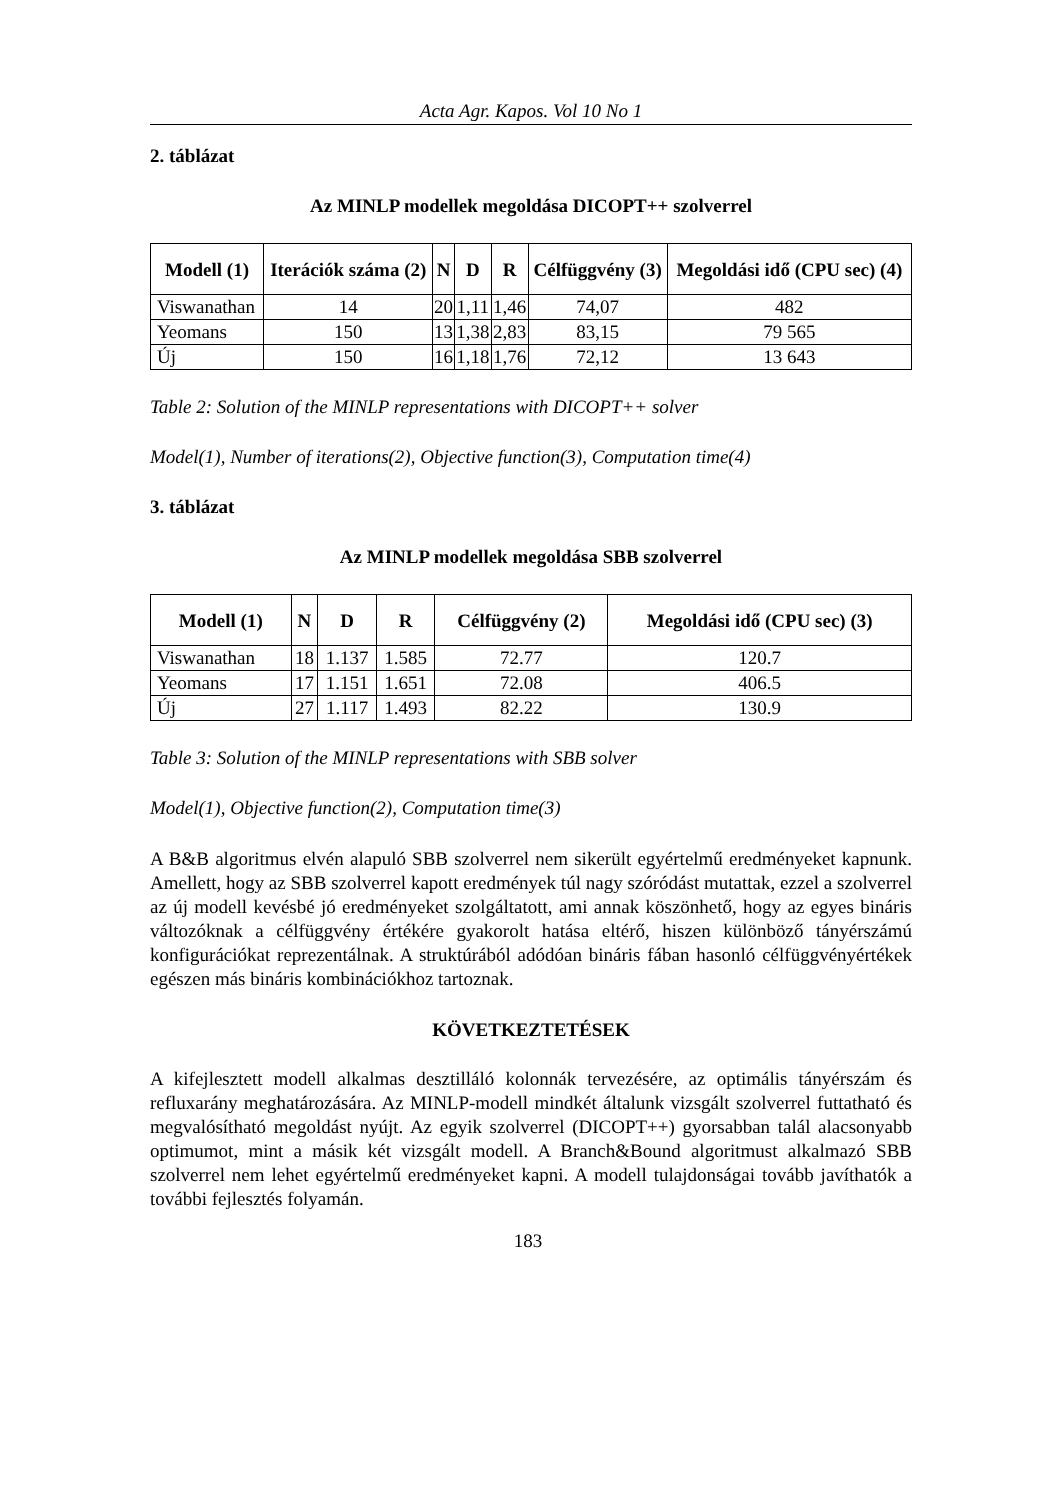Acta Agr. Kapos. Vol 10 No 1
2. táblázat
Az MINLP modellek megoldása DICOPT++ szolverrel
| Modell (1) | Iterációk száma (2) | N | D | R | Célfüggvény (3) | Megoldási idő (CPU sec) (4) |
| --- | --- | --- | --- | --- | --- | --- |
| Viswanathan | 14 | 20 | 1,11 | 1,46 | 74,07 | 482 |
| Yeomans | 150 | 13 | 1,38 | 2,83 | 83,15 | 79 565 |
| Új | 150 | 16 | 1,18 | 1,76 | 72,12 | 13 643 |
Table 2: Solution of the MINLP representations with DICOPT++ solver
Model(1), Number of iterations(2), Objective function(3), Computation time(4)
3. táblázat
Az MINLP modellek megoldása SBB szolverrel
| Modell (1) | N | D | R | Célfüggvény (2) | Megoldási idő (CPU sec) (3) |
| --- | --- | --- | --- | --- | --- |
| Viswanathan | 18 | 1.137 | 1.585 | 72.77 | 120.7 |
| Yeomans | 17 | 1.151 | 1.651 | 72.08 | 406.5 |
| Új | 27 | 1.117 | 1.493 | 82.22 | 130.9 |
Table 3: Solution of the MINLP representations with SBB solver
Model(1), Objective function(2), Computation time(3)
A B&B algoritmus elvén alapuló SBB szolverrel nem sikerült egyértelmű eredményeket kapnunk. Amellett, hogy az SBB szolverrel kapott eredmények túl nagy szóródást mutattak, ezzel a szolverrel az új modell kevésbé jó eredményeket szolgáltatott, ami annak köszönhető, hogy az egyes bináris változóknak a célfüggvény értékére gyakorolt hatása eltérő, hiszen különböző tányérszámú konfigurációkat reprezentálnak. A struktúrából adódóan bináris fában hasonló célfüggvényértékek egészen más bináris kombinációkhoz tartoznak.
KÖVETKEZTETÉSEK
A kifejlesztett modell alkalmas desztilláló kolonnák tervezésére, az optimális tányérszám és refluxarány meghatározására. Az MINLP-modell mindkét általunk vizsgált szolverrel futtatható és megvalósítható megoldást nyújt. Az egyik szolverrel (DICOPT++) gyorsabban talál alacsonyabb optimumot, mint a másik két vizsgált modell. A Branch&Bound algoritmust alkalmazó SBB szolverrel nem lehet egyértelmű eredményeket kapni. A modell tulajdonságai tovább javíthatók a további fejlesztés folyamán.
183